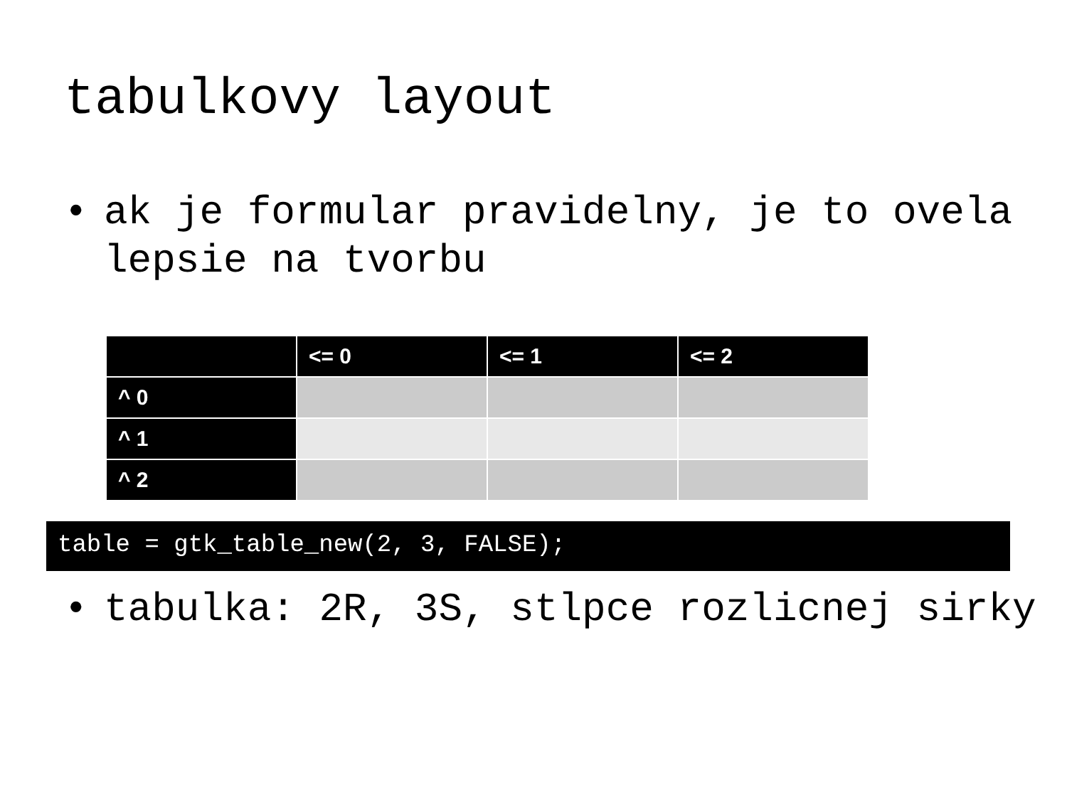tabulkovy layout
• ak je formular pravidelny, je to ovela lepsie na tvorbu
| | <= 0 | <= 1 | <= 2 |
| --- | --- | --- | --- |
| ^ 0 | | | |
| ^ 1 | | | |
| ^ 2 | | | |
table = gtk_table_new(2, 3, FALSE);
• tabulka: 2R, 3S, stlpce rozlicnej sirky